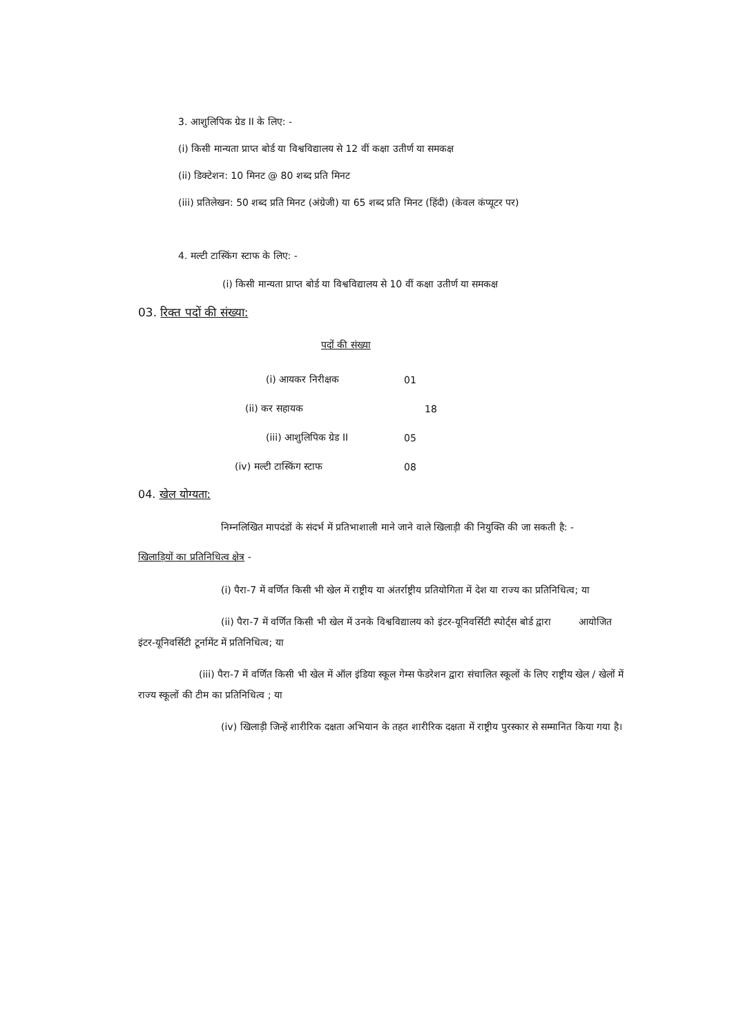3. आशुलिपिक ग्रेड II के लिए: -
(i) किसी मान्यता प्राप्त बोर्ड या विश्वविद्यालय से 12 वीं कक्षा उतीर्ण या समकक्ष
(ii) डिक्टेशन: 10 मिनट @ 80 शब्द प्रति मिनट
(iii) प्रतिलेखन: 50 शब्द प्रति मिनट (अंग्रेजी) या 65 शब्द प्रति मिनट (हिंदी) (केवल कंप्यूटर पर)
4. मल्टी टास्किंग स्टाफ के लिए: -
(i) किसी मान्यता प्राप्त बोर्ड या विश्वविद्यालय से 10 वीं कक्षा उतीर्ण या समकक्ष
03. रिक्त पदों की संख्या:
पदों की संख्या
| (i) आयकर निरीक्षक | 01 |
| (ii) कर सहायक | 18 |
| (iii) आशुलिपिक ग्रेड II | 05 |
| (iv) मल्टी टास्किंग स्टाफ | 08 |
04. खेल योग्यता:
निम्नलिखित मापदंडों के संदर्भ में प्रतिभाशाली माने जाने वाले खिलाड़ी की नियुक्ति की जा सकती है: -
खिलाड़ियों का प्रतिनिधित्व क्षेत्र -
(i) पैरा-7 में वर्णित किसी भी खेल में राष्ट्रीय या अंतर्राष्ट्रीय प्रतियोगिता में देश या राज्य का प्रतिनिधित्व; या
(ii) पैरा-7 में वर्णित किसी भी खेल में उनके विश्वविद्यालय को इंटर-यूनिवर्सिटी स्पोर्ट्स बोर्ड द्वारा आयोजित इंटर-यूनिवर्सिटी टूर्नामेंट में प्रतिनिधित्व; या
(iii) पैरा-7 में वर्णित किसी भी खेल में ऑल इंडिया स्कूल गेम्स फेडरेशन द्वारा संचालित स्कूलों के लिए राष्ट्रीय खेल / खेलों में राज्य स्कूलों की टीम का प्रतिनिधित्व ; या
(iv) खिलाड़ी जिन्हें शारीरिक दक्षता अभियान के तहत शारीरिक दक्षता में राष्ट्रीय पुरस्कार से सम्मानित किया गया है।